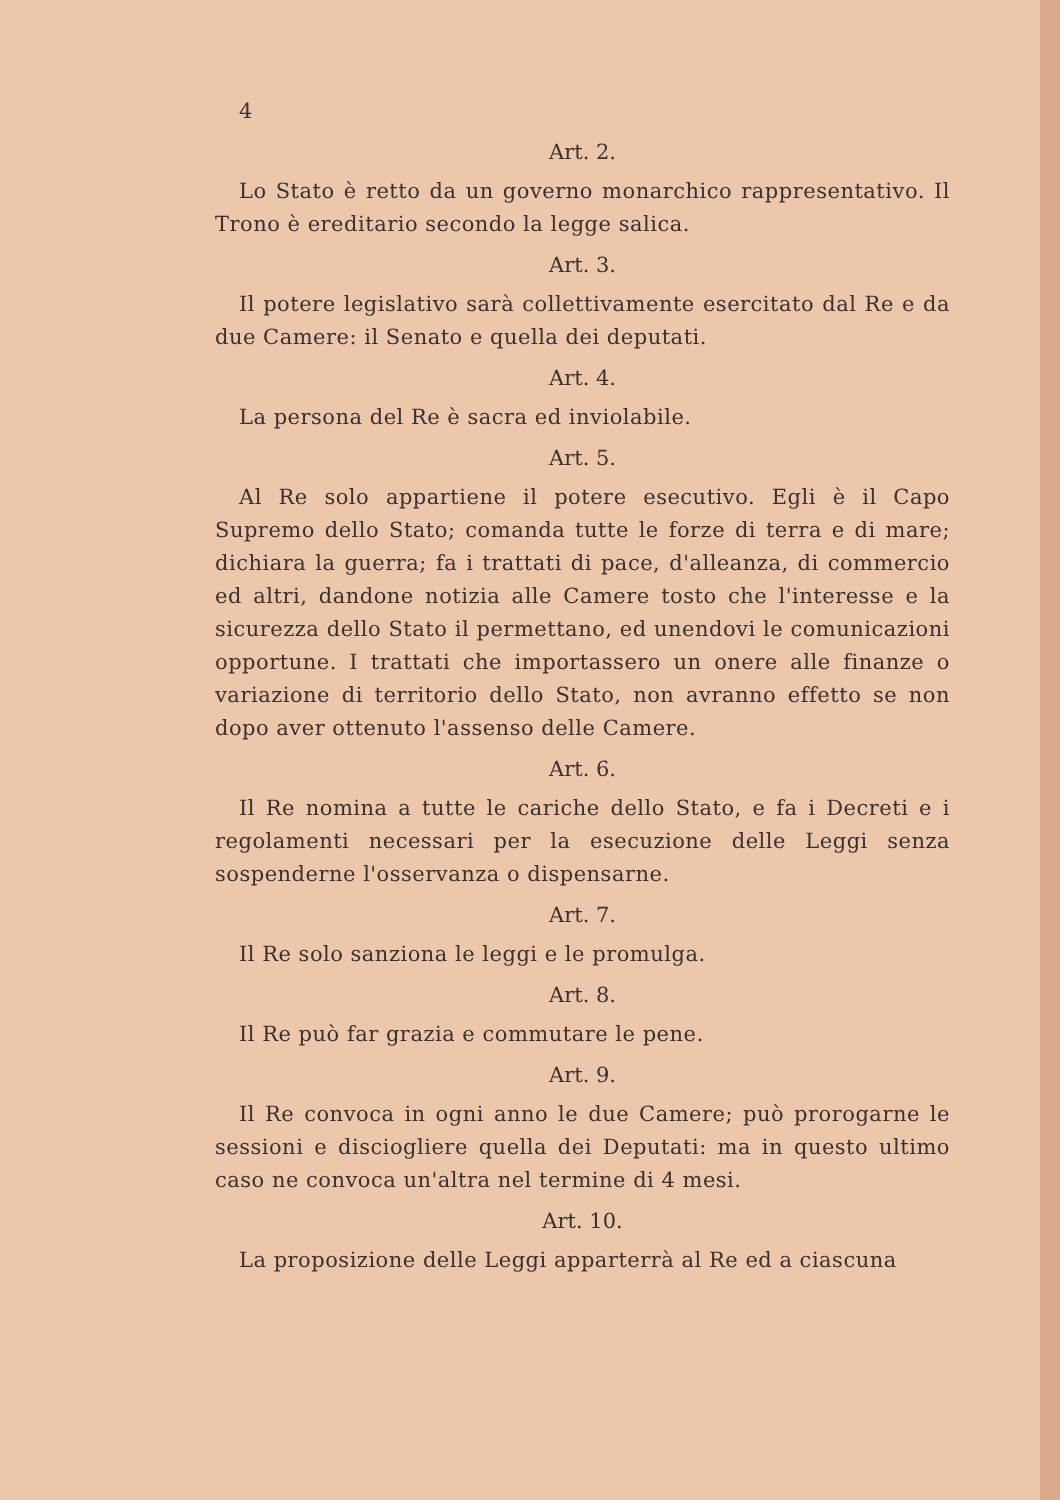4
Art. 2.
Lo Stato è retto da un governo monarchico rappresentativo. Il Trono è ereditario secondo la legge salica.
Art. 3.
Il potere legislativo sarà collettivamente esercitato dal Re e da due Camere: il Senato e quella dei deputati.
Art. 4.
La persona del Re è sacra ed inviolabile.
Art. 5.
Al Re solo appartiene il potere esecutivo. Egli è il Capo Supremo dello Stato; comanda tutte le forze di terra e di mare; dichiara la guerra; fa i trattati di pace, d'alleanza, di commercio ed altri, dandone notizia alle Camere tosto che l'interesse e la sicurezza dello Stato il permettano, ed unendovi le comunicazioni opportune. I trattati che importassero un onere alle finanze o variazione di territorio dello Stato, non avranno effetto se non dopo aver ottenuto l'assenso delle Camere.
Art. 6.
Il Re nomina a tutte le cariche dello Stato, e fa i Decreti e i regolamenti necessari per la esecuzione delle Leggi senza sospenderne l'osservanza o dispensarne.
Art. 7.
Il Re solo sanziona le leggi e le promulga.
Art. 8.
Il Re può far grazia e commutare le pene.
Art. 9.
Il Re convoca in ogni anno le due Camere; può prorogarne le sessioni e disciogliere quella dei Deputati: ma in questo ultimo caso ne convoca un'altra nel termine di 4 mesi.
Art. 10.
La proposizione delle Leggi apparterrà al Re ed a ciascuna